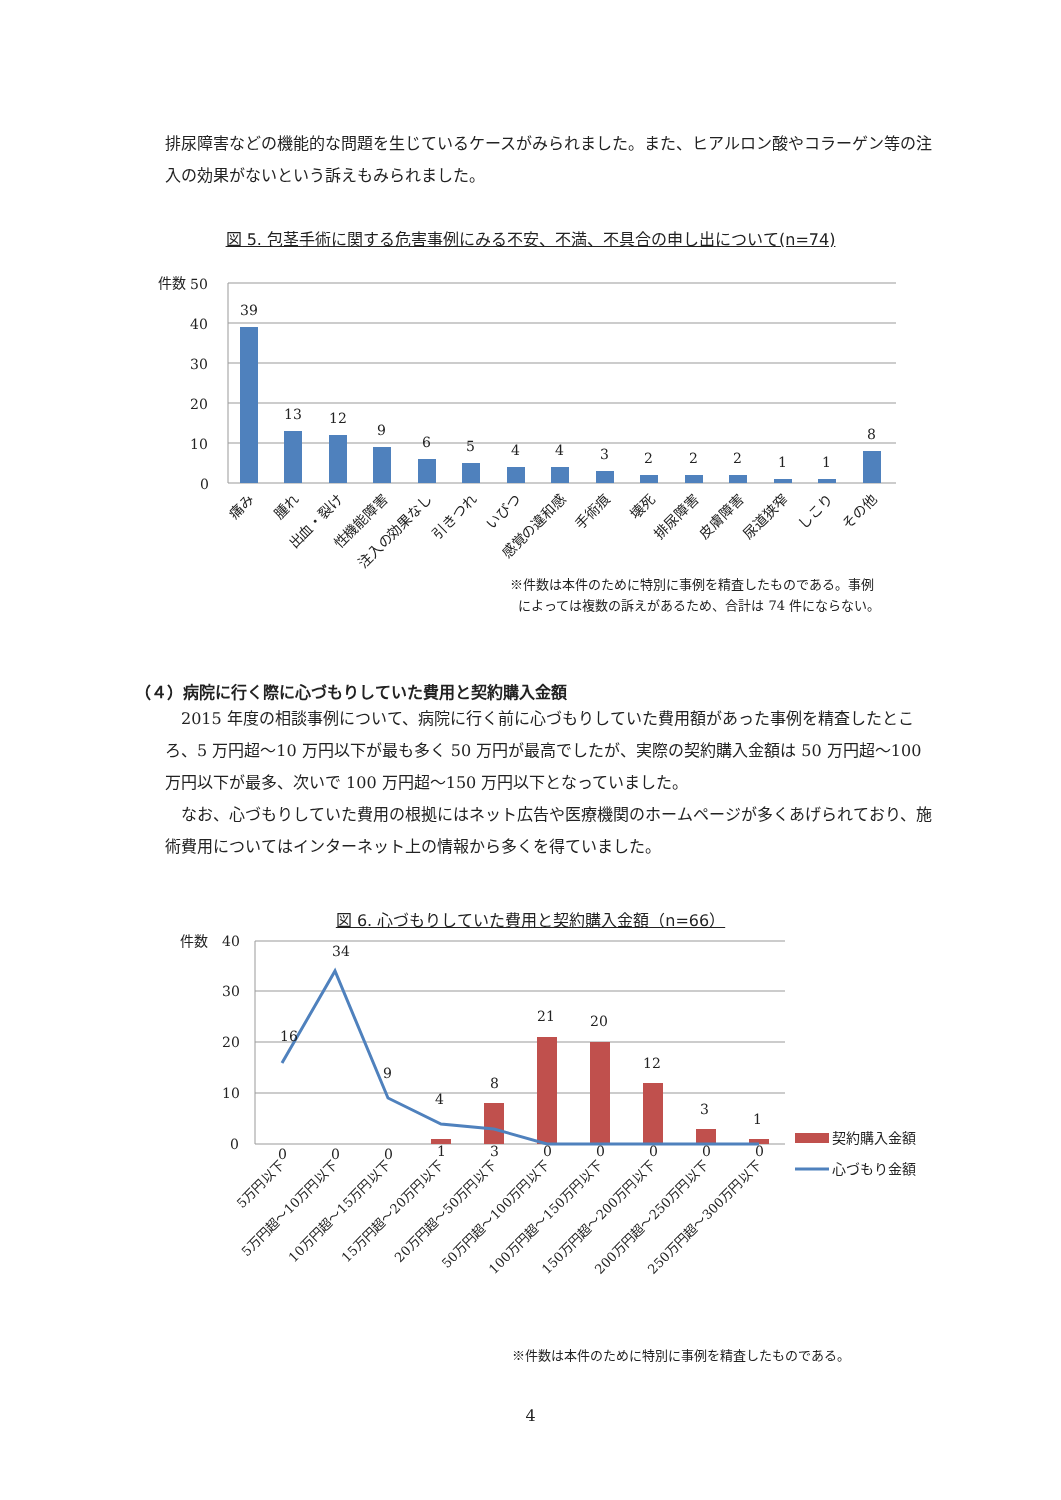排尿障害などの機能的な問題を生じているケースがみられました。また、ヒアルロン酸やコラーゲン等の注入の効果がないという訴えもみられました。
図 5. 包茎手術に関する危害事例にみる不安、不満、不具合の申し出について(n=74)
件数
50
40
30
20
10
0
39
13
12
9
6
5
4
4
3
2
2
2
1
1
8
痛み
腫れ
出血・裂け
性機能障害
注入の効果なし
引きつれ
いびつ
感覚の違和感
手術痕
壊死
排尿障害
皮膚障害
尿道狭窄
しこり
その他
※件数は本件のために特別に事例を精査したものである。事例
によっては複数の訴えがあるため、合計は 74 件にならない。
（４）病院に行く際に心づもりしていた費用と契約購入金額
　2015 年度の相談事例について、病院に行く前に心づもりしていた費用額があった事例を精査したところ、5 万円超～10 万円以下が最も多く 50 万円が最高でしたが、実際の契約購入金額は 50 万円超～100 万円以下が最多、次いで 100 万円超～150 万円以下となっていました。
　なお、心づもりしていた費用の根拠にはネット広告や医療機関のホームページが多くあげられており、施術費用についてはインターネット上の情報から多くを得ていました。
図 6. 心づもりしていた費用と契約購入金額（n=66）
件数
40
30
20
10
0
16
34
9
4
8
21
20
12
3
1
0
0
0
1
3
0
0
0
0
0
5万円以下
5万円超～10万円以下
10万円超～15万円以下
15万円超～20万円以下
20万円超～50万円以下
50万円超～100万円以下
100万円超～150万円以下
150万円超～200万円以下
200万円超～250万円以下
250万円超～300万円以下
契約購入金額
心づもり金額
※件数は本件のために特別に事例を精査したものである。
4